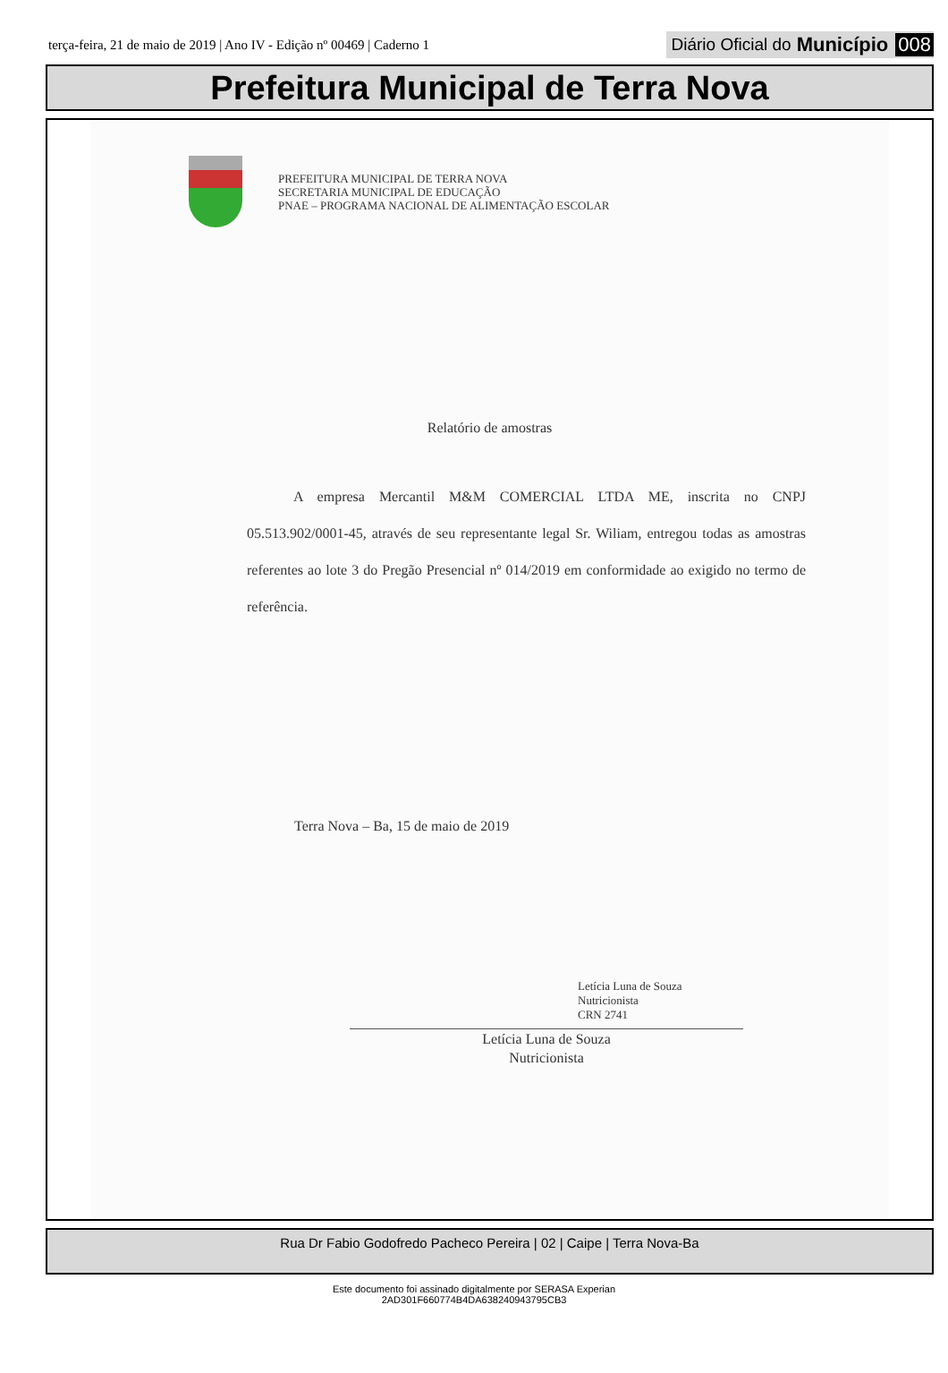terça-feira, 21 de maio de 2019 | Ano IV - Edição nº 00469 | Caderno 1
Diário Oficial do Município 008
Prefeitura Municipal de Terra Nova
PREFEITURA MUNICIPAL DE TERRA NOVA
SECRETARIA MUNICIPAL DE EDUCAÇÃO
PNAE – PROGRAMA NACIONAL DE ALIMENTAÇÃO ESCOLAR
Relatório de amostras
A empresa Mercantil M&M COMERCIAL LTDA ME, inscrita no CNPJ 05.513.902/0001-45, através de seu representante legal Sr. Wiliam, entregou todas as amostras referentes ao lote 3 do Pregão Presencial nº 014/2019 em conformidade ao exigido no termo de referência.
Terra Nova – Ba, 15 de maio de 2019
Letícia Luna de Souza
Nutricionista
CRN 2741
Letícia Luna de Souza
Nutricionista
Rua Dr Fabio Godofredo Pacheco Pereira | 02 | Caipe | Terra Nova-Ba
Este documento foi assinado digitalmente por SERASA Experian
2AD301F660774B4DA638240943795CB3